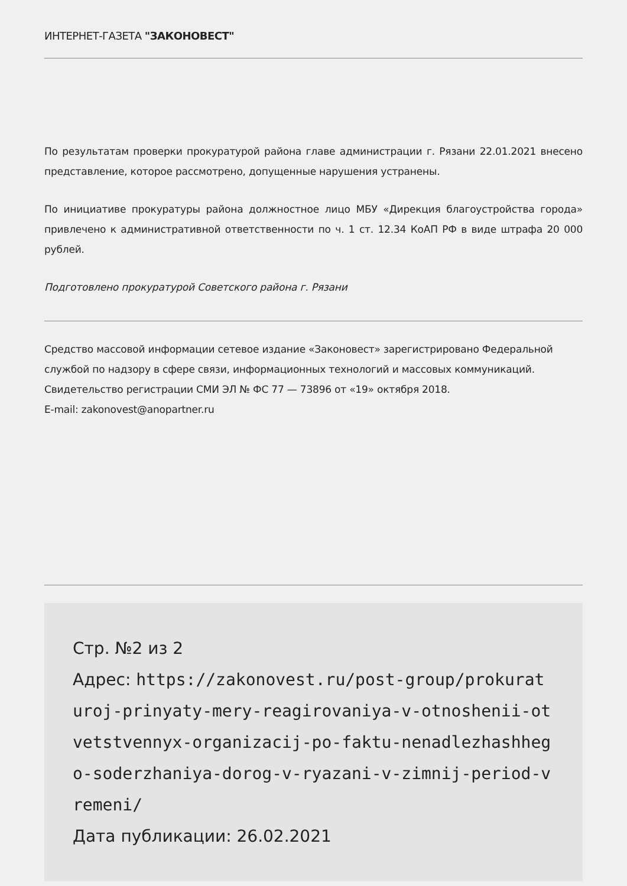ИНТЕРНЕТ-ГАЗЕТА "ЗАКОНОВЕСТ"
По результатам проверки прокуратурой района главе администрации г. Рязани 22.01.2021 внесено представление, которое рассмотрено, допущенные нарушения устранены.
По инициативе прокуратуры района должностное лицо МБУ «Дирекция благоустройства города» привлечено к административной ответственности по ч. 1 ст. 12.34 КоАП РФ в виде штрафа 20 000 рублей.
Подготовлено прокуратурой Советского района г. Рязани
Средство массовой информации сетевое издание «Законовест» зарегистрировано Федеральной службой по надзору в сфере связи, информационных технологий и массовых коммуникаций. Свидетельство регистрации СМИ ЭЛ № ФС 77 — 73896 от «19» октября 2018.
E-mail: zakonovest@anopartner.ru
Стр. №2 из 2
Адрес: https://zakonovest.ru/post-group/prokuraturoj-prinyaty-mery-reagirovaniya-v-otnoshenii-otvetstvennyx-organizacij-po-faktu-nenadlezhashhego-soderzhaniya-dorog-v-ryazani-v-zimnij-period-vremeni/
Дата публикации: 26.02.2021